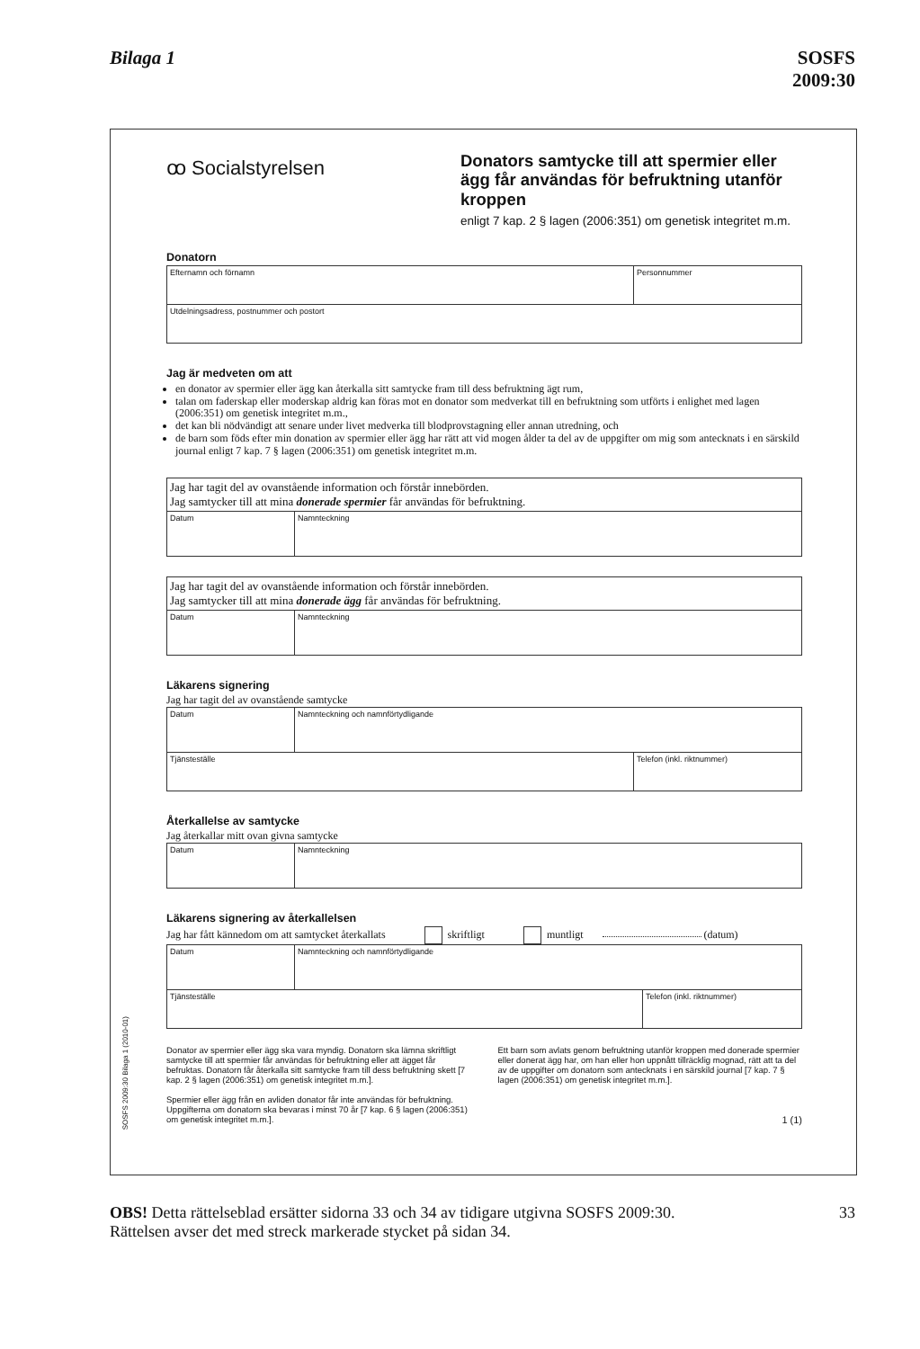Bilaga 1 SOSFS
2009:30
SOSFS 2009:30 Bilaga 1 (2010-01)
ꝏ Socialstyrelsen
Donators samtycke till att spermier eller ägg får användas för befruktning utanför kroppen
enligt 7 kap. 2 § lagen (2006:351) om genetisk integritet m.m.
Donatorn
| Efternamn och förnamn | Personnummer |
| Utdelningsadress, postnummer och postort | |
Jag är medveten om att
en donator av spermier eller ägg kan återkalla sitt samtycke fram till dess befruktning ägt rum,
talan om faderskap eller moderskap aldrig kan föras mot en donator som medverkat till en befruktning som utförts i enlighet med lagen (2006:351) om genetisk integritet m.m.,
det kan bli nödvändigt att senare under livet medverka till blodprovstagning eller annan utredning, och
de barn som föds efter min donation av spermier eller ägg har rätt att vid mogen ålder ta del av de uppgifter om mig som antecknats i en särskild journal enligt 7 kap. 7 § lagen (2006:351) om genetisk integritet m.m.
| Jag har tagit del av ovanstående information och förstår innebörden. Jag samtycker till att mina donerade spermier får användas för befruktning. | |
| Datum | Namnteckning |
| Jag har tagit del av ovanstående information och förstår innebörden. Jag samtycker till att mina donerade ägg får användas för befruktning. | |
| Datum | Namnteckning |
Läkarens signering
Jag har tagit del av ovanstående samtycke
| Datum | Namnteckning och namnförtydligande | |
| Tjänsteställe | | Telefon (inkl. riktnummer) |
Återkallelse av samtycke
Jag återkallar mitt ovan givna samtycke
| Datum | Namnteckning |
Läkarens signering av återkallelsen
Jag har fått kännedom om att samtycket återkallats skriftligt muntligt (datum)
| Datum | Namnteckning och namnförtydligande | |
| Tjänsteställe | | Telefon (inkl. riktnummer) |
Donator av spermier eller ägg ska vara myndig. Donatorn ska lämna skriftligt samtycke till att spermier får användas för befruktning eller att ägget får befruktas. Donatorn får återkalla sitt samtycke fram till dess befruktning skett [7 kap. 2 § lagen (2006:351) om genetisk integritet m.m.].
Spermier eller ägg från en avliden donator får inte användas för befruktning. Uppgifterna om donatorn ska bevaras i minst 70 år [7 kap. 6 § lagen (2006:351) om genetisk integritet m.m.].
Ett barn som avlats genom befruktning utanför kroppen med donerade spermier eller donerat ägg har, om han eller hon uppnått tillräcklig mognad, rätt att ta del av de uppgifter om donatorn som antecknats i en särskild journal [7 kap. 7 § lagen (2006:351) om genetisk integritet m.m.].
1 (1)
OBS! Detta rättelseblad ersätter sidorna 33 och 34 av tidigare utgivna SOSFS 2009:30. Rättelsen avser det med streck markerade stycket på sidan 34.
33